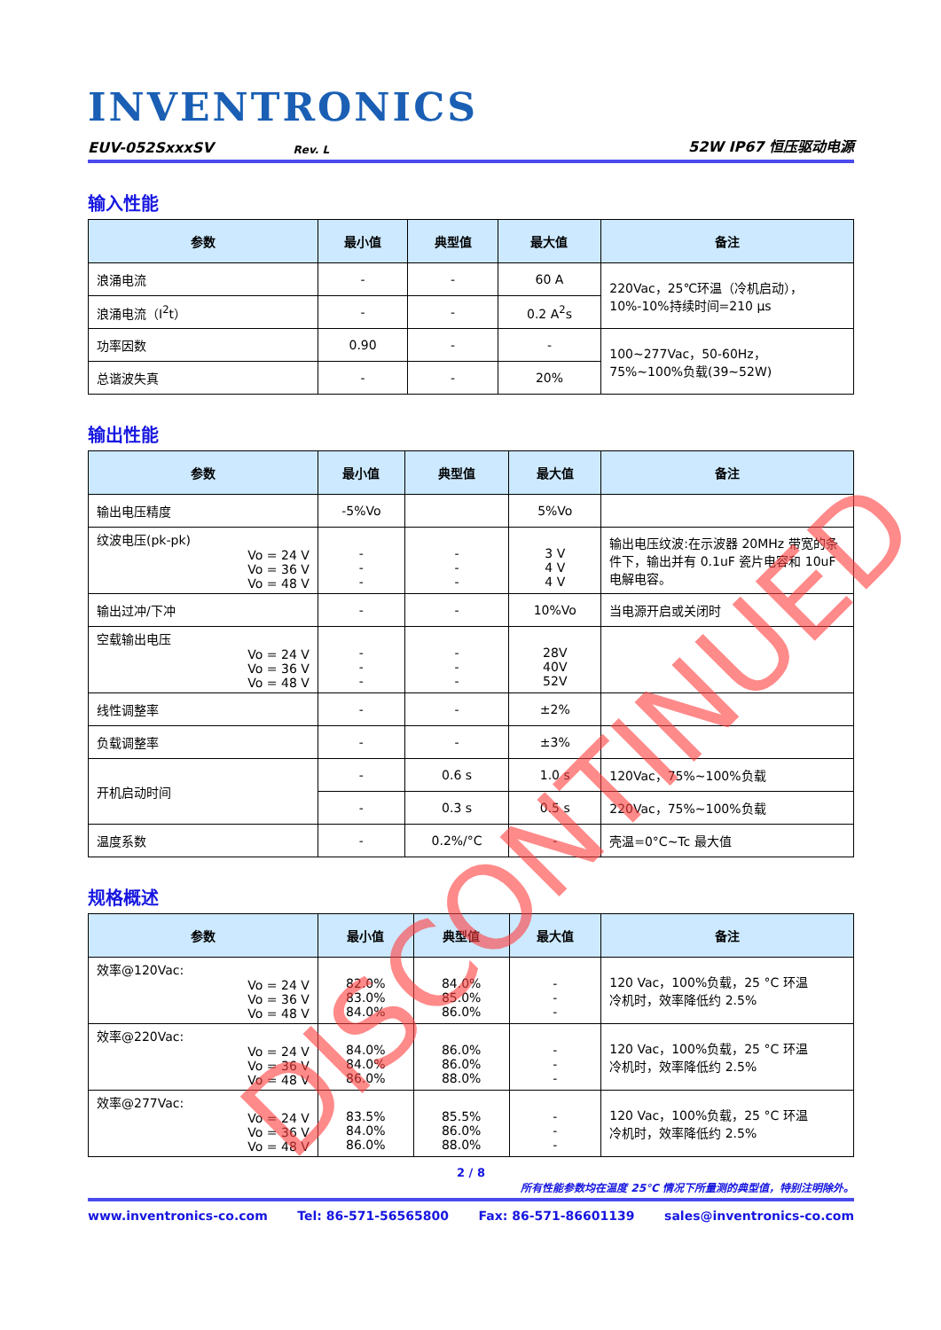INVENTRONICS
EUV-052SxxxSV Rev. L 52W IP67 恒压驱动电源
输入性能
| 参数 | 最小值 | 典型值 | 最大值 | 备注 |
| --- | --- | --- | --- | --- |
| 浪涌电流 | - | - | 60 A | 220Vac，25℃环温（冷机启动）， 10%-10%持续时间=210 µs |
| 浪涌电流（I<sup>2</sup>t） | - | - | 0.2 A<sup>2</sup>s | |
| 功率因数 | 0.90 | - | - | 100~277Vac，50-60Hz， 75%~100%负载(39~52W) |
| 总谐波失真 | - | - | 20% | |
输出性能
| 参数 | 最小值 | 典型值 | 最大值 | 备注 |
| --- | --- | --- | --- | --- |
| 输出电压精度 | -5%Vo | | 5%Vo | |
| 纹波电压(pk-pk) Vo = 24 V Vo = 36 V Vo = 48 V | - - - | - - - | 3 V 4 V 4 V | 输出电压纹波:在示波器 20MHz 带宽的条件下，输出并有 0.1uF 瓷片电容和 10uF 电解电容。 |
| 输出过冲/下冲 | - | - | 10%Vo | 当电源开启或关闭时 |
| 空载输出电压 Vo = 24 V Vo = 36 V Vo = 48 V | - - - | - - - | 28V 40V 52V | |
| 线性调整率 | - | - | ±2% | |
| 负载调整率 | - | - | ±3% | |
| 开机启动时间 | - | 0.6 s | 1.0 s | 120Vac，75%~100%负载 |
| | - | 0.3 s | 0.5 s | 220Vac，75%~100%负载 |
| 温度系数 | - | 0.2%/°C | - | 壳温=0°C~Tc 最大值 |
规格概述
| 参数 | 最小值 | 典型值 | 最大值 | 备注 |
| --- | --- | --- | --- | --- |
| 效率@120Vac: Vo = 24 V Vo = 36 V Vo = 48 V | 82.0% 83.0% 84.0% | 84.0% 85.0% 86.0% | - - - | 120 Vac，100%负载，25 °C 环温 冷机时，效率降低约 2.5% |
| 效率@220Vac: Vo = 24 V Vo = 36 V Vo = 48 V | 84.0% 84.0% 86.0% | 86.0% 86.0% 88.0% | - - - | 120 Vac，100%负载，25 °C 环温 冷机时，效率降低约 2.5% |
| 效率@277Vac: Vo = 24 V Vo = 36 V Vo = 48 V | 83.5% 84.0% 86.0% | 85.5% 86.0% 88.0% | - - - | 120 Vac，100%负载，25 °C 环温 冷机时，效率降低约 2.5% |
2 / 8
所有性能参数均在温度 25°C 情况下所量测的典型值，特别注明除外。
www.inventronics-co.com Tel: 86-571-56565800 Fax: 86-571-86601139 sales@inventronics-co.com
DISCONTINUED